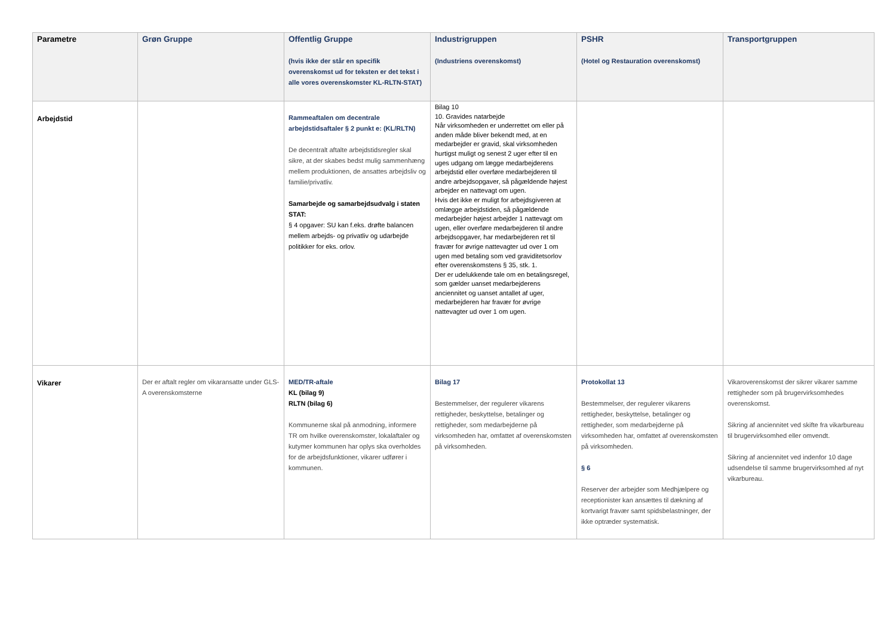| Parametre | Grøn Gruppe | Offentlig Gruppe (hvis ikke der står en specifik overenskomst ud for teksten er det tekst i alle vores overenskomster KL-RLTN-STAT) | Industrigruppen (Industriens overenskomst) | PSHR (Hotel og Restauration overenskomst) | Transportgruppen |
| --- | --- | --- | --- | --- | --- |
| Arbejdstid | | Rammeaftalen om decentrale arbejdstidsaftaler § 2 punkt e: (KL/RLTN) De decentralt aftalte arbejdstidsregler skal sikre, at der skabes bedst mulig sammenhæng mellem produktionen, de ansattes arbejdsliv og familie/privatliv. Samarbejde og samarbejdsudvalg i staten STAT: § 4 opgaver: SU kan f.eks. drøfte balancen mellem arbejds- og privatliv og udarbejde politikker for eks. orlov. | Bilag 10 10. Gravides natarbejde Når virksomheden er underrettet om eller på anden måde bliver bekendt med, at en medarbejder er gravid, skal virksomheden hurtigst muligt og senest 2 uger efter til en uges udgang om lægge medarbejderens arbejdstid eller overføre medarbejderen til andre arbejdsopgaver, så pågældende højest arbejder en nattevagt om ugen. Hvis det ikke er muligt for arbejdsgiveren at omlægge arbejdstiden, så pågældende medarbejder højest arbejder 1 nattevagt om ugen, eller overføre medarbejderen til andre arbejdsopgaver, har medarbejderen ret til fravær for øvrige nattevagter ud over 1 om ugen med betaling som ved graviditetsorlov efter overenskomstens § 35, stk. 1. Der er udelukkende tale om en betalingsregel, som gælder uanset medarbejderens anciennitet og uanset antallet af uger, medarbejderen har fravær for øvrige nattevagter ud over 1 om ugen. | | |
| Vikarer | Der er aftalt regler om vikaransatte under GLS-A overenskomsterne | MED/TR-aftale KL (bilag 9) RLTN (bilag 6) Kommunerne skal på anmodning, informere TR om hvilke overenskomster, lokalaftaler og kutymer kommunen har oplys ska overholdes for de arbejdsfunktioner, vikarer udfører i kommunen. | Bilag 17 Bestemmelser, der regulerer vikarens rettigheder, beskyttelse, betalinger og rettigheder, som medarbejderne på virksomheden har, omfattet af overenskomsten på virksomheden. | Protokollat 13 Bestemmelser, der regulerer vikarens rettigheder, beskyttelse, betalinger og rettigheder, som medarbejderne på virksomheden har, omfattet af overenskomsten på virksomheden. § 6 Reserver der arbejder som Medhjælpere og receptionister kan ansættes til dækning af kortvarigt fravær samt spidsbelastninger, der ikke optræder systematisk. | Vikaroverenskomst der sikrer vikarer samme rettigheder som på brugervirksomhedes overenskomst. Sikring af anciennitet ved skifte fra vikarbureau til brugervirksomhed eller omvendt. Sikring af anciennitet ved indenfor 10 dage udsendelse til samme brugervirksomhed af nyt vikarbureau. |